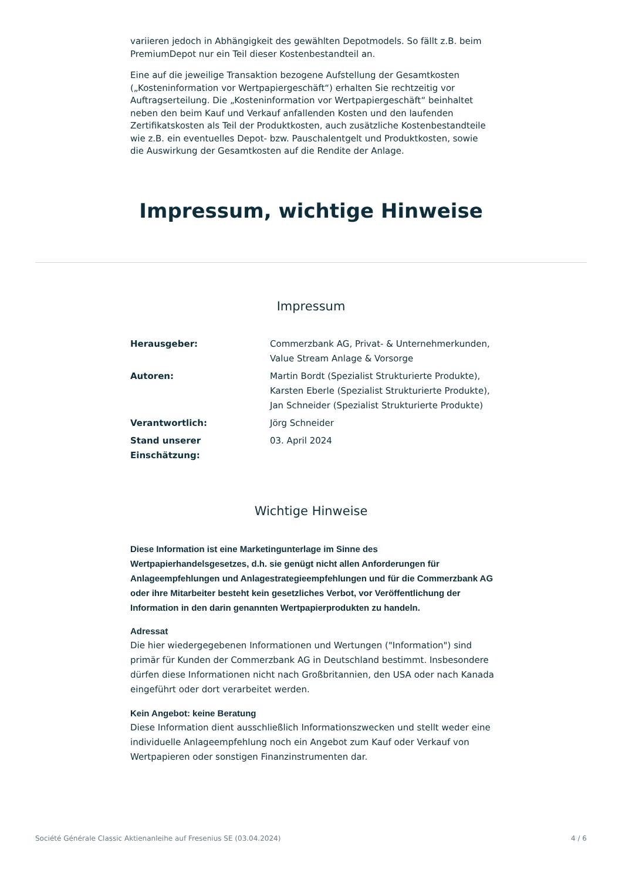variieren jedoch in Abhängigkeit des gewählten Depotmodels. So fällt z.B. beim PremiumDepot nur ein Teil dieser Kostenbestandteil an.
Eine auf die jeweilige Transaktion bezogene Aufstellung der Gesamtkosten („Kosteninformation vor Wertpapiergeschäft“) erhalten Sie rechtzeitig vor Auftragserteilung. Die „Kosteninformation vor Wertpapiergeschäft“ beinhaltet neben den beim Kauf und Verkauf anfallenden Kosten und den laufenden Zertifikatskosten als Teil der Produktkosten, auch zusätzliche Kostenbestandteile wie z.B. ein eventuelles Depot- bzw. Pauschalentgelt und Produktkosten, sowie die Auswirkung der Gesamtkosten auf die Rendite der Anlage.
Impressum, wichtige Hinweise
Impressum
| Herausgeber: | Commerzbank AG, Privat- & Unternehmerkunden, Value Stream Anlage & Vorsorge |
| Autoren: | Martin Bordt (Spezialist Strukturierte Produkte), Karsten Eberle (Spezialist Strukturierte Produkte), Jan Schneider (Spezialist Strukturierte Produkte) |
| Verantwortlich: | Jörg Schneider |
| Stand unserer Einschätzung: | 03. April 2024 |
Wichtige Hinweise
Diese Information ist eine Marketingunterlage im Sinne des Wertpapierhandelsgesetzes, d.h. sie genügt nicht allen Anforderungen für Anlageempfehlungen und Anlagestrategieempfehlungen und für die Commerzbank AG oder ihre Mitarbeiter besteht kein gesetzliches Verbot, vor Veröffentlichung der Information in den darin genannten Wertpapierprodukten zu handeln.
Adressat
Die hier wiedergegebenen Informationen und Wertungen ("Information") sind primär für Kunden der Commerzbank AG in Deutschland bestimmt. Insbesondere dürfen diese Informationen nicht nach Großbritannien, den USA oder nach Kanada eingeführt oder dort verarbeitet werden.
Kein Angebot: keine Beratung
Diese Information dient ausschließlich Informationszwecken und stellt weder eine individuelle Anlageempfehlung noch ein Angebot zum Kauf oder Verkauf von Wertpapieren oder sonstigen Finanzinstrumenten dar.
Société Générale Classic Aktienanleihe auf Fresenius SE (03.04.2024) 4 / 6